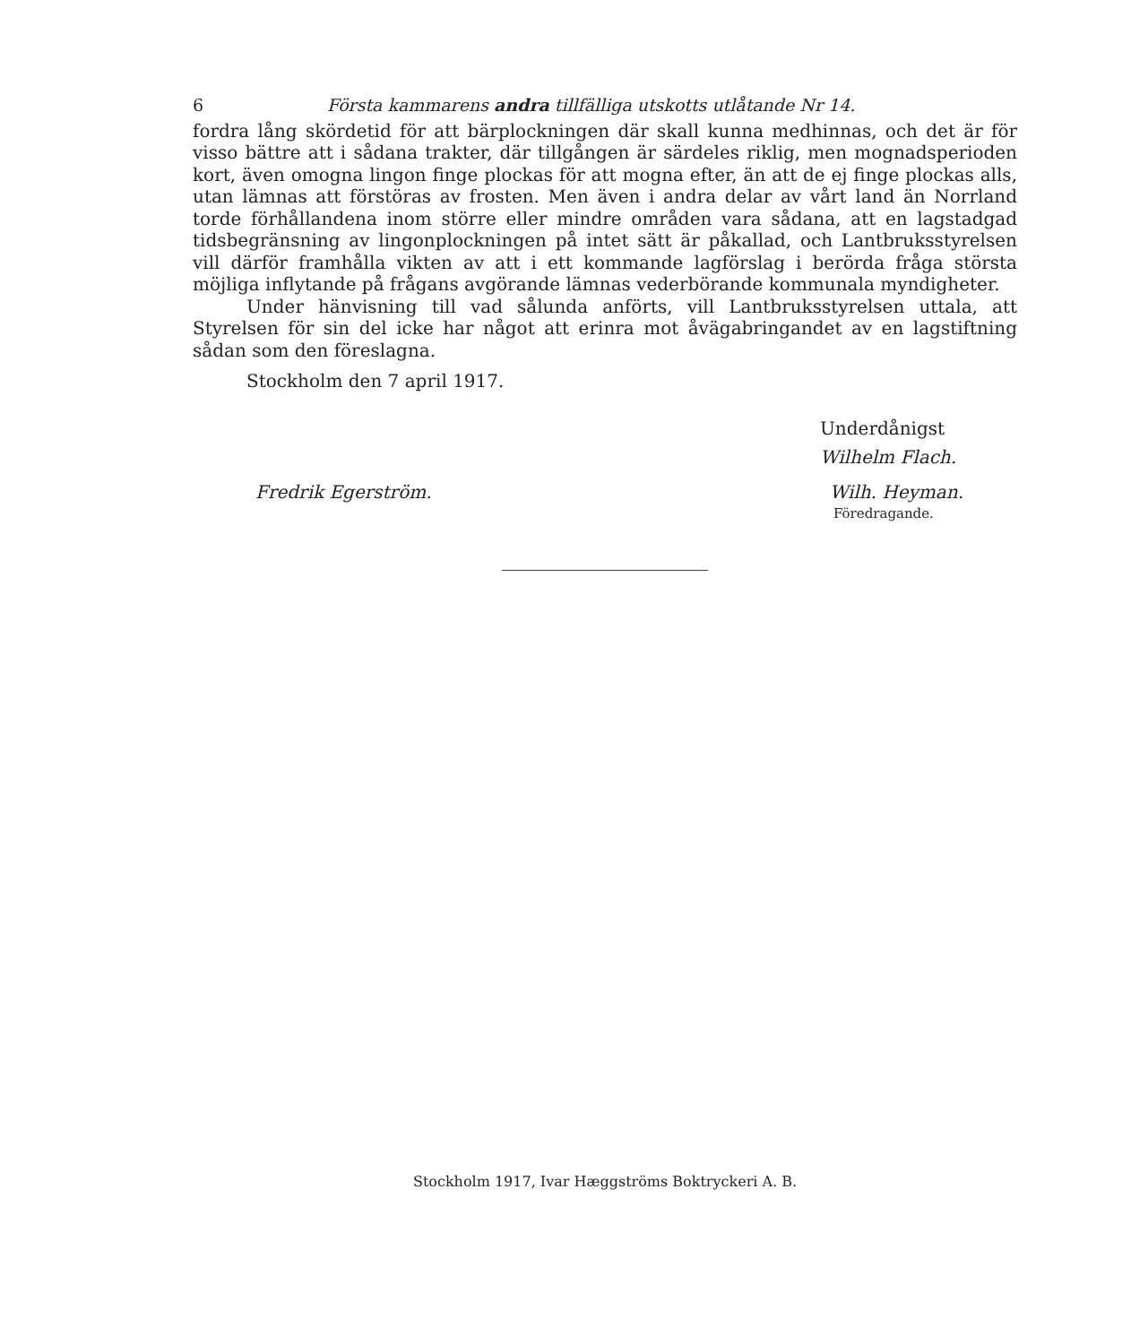6 Första kammarens andra tillfälliga utskotts utlåtande Nr 14.
fordra lång skördetid för att bärplockningen där skall kunna medhinnas, och det är för visso bättre att i sådana trakter, där tillgången är särdeles riklig, men mognadsperioden kort, även omogna lingon finge plockas för att mogna efter, än att de ej finge plockas alls, utan lämnas att förstöras av frosten. Men även i andra delar av vårt land än Norrland torde förhållandena inom större eller mindre områden vara sådana, att en lagstadgad tidsbegränsning av lingonplockningen på intet sätt är påkallad, och Lantbruksstyrelsen vill därför framhålla vikten av att i ett kommande lagförslag i berörda fråga största möjliga inflytande på frågans avgörande lämnas vederbörande kommunala myndigheter.
Under hänvisning till vad sålunda anförts, vill Lantbruksstyrelsen uttala, att Styrelsen för sin del icke har något att erinra mot åvägabringandet av en lagstiftning sådan som den föreslagna.
Stockholm den 7 april 1917.
Underdånigst
Wilhelm Flach.
Fredrik Egerström. Wilh. Heyman.
Föredragande.
Stockholm 1917, Ivar Hæggströms Boktryckeri A. B.